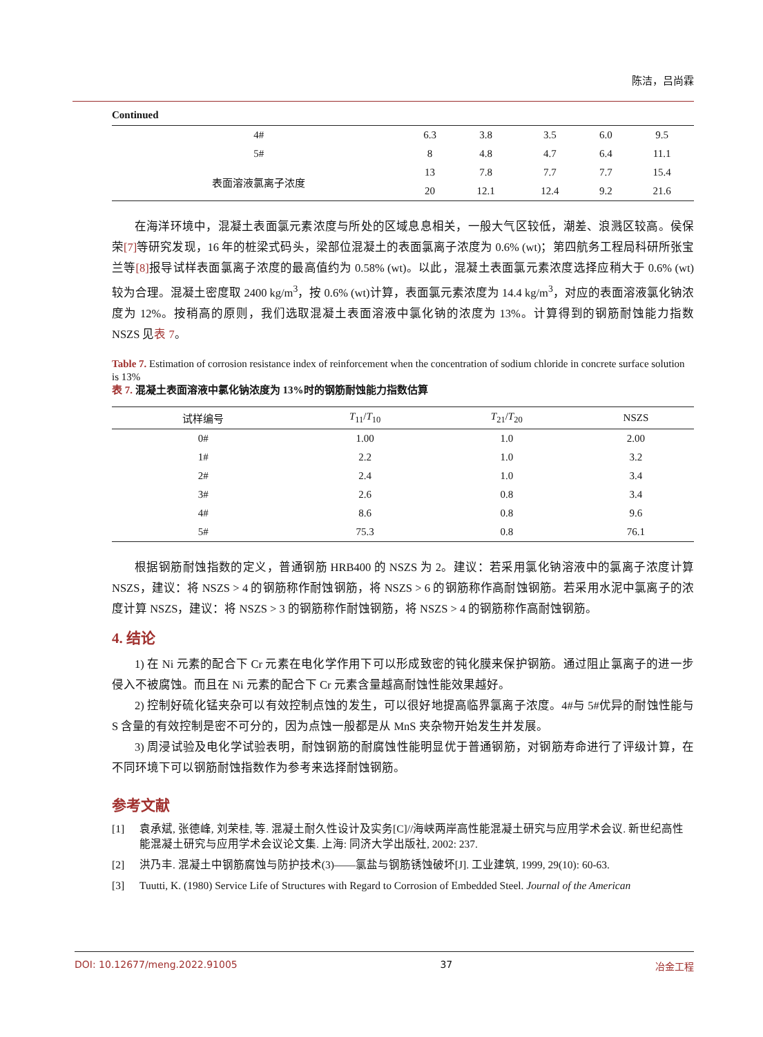陈洁，吕尚霖
Continued
| 4# | 6.3 | 3.8 | 3.5 | 6.0 | 9.5 |
| 5# | 8 | 4.8 | 4.7 | 6.4 | 11.1 |
| 表面溶液氯离子浓度 | 13 | 7.8 | 7.7 | 7.7 | 15.4 |
| | 20 | 12.1 | 12.4 | 9.2 | 21.6 |
在海洋环境中，混凝土表面氯元素浓度与所处的区域息息相关，一般大气区较低，潮差、浪溅区较高。侯保荣[7] 等研究发现，16 年的桩梁式码头，梁部位混凝土的表面氯离子浓度为 0.6% (wt)；第四航务工程局科研所张宝兰等[8] 报导试样表面氯离子浓度的最高值约为 0.58% (wt)。以此，混凝土表面氯元素浓度选择应稍大于 0.6% (wt)较为合理。混凝土密度取 2400 kg/m<sup>3</sup>，按 0.6% (wt)计算，表面氯元素浓度为 14.4 kg/m<sup>3</sup>，对应的表面溶液氯化钠浓度为 12%。按稍高的原则，我们选取混凝土表面溶液中氯化钠的浓度为 13%。计算得到的钢筋耐蚀能力指数 NSZS 见表 7。
Table 7. Estimation of corrosion resistance index of reinforcement when the concentration of sodium chloride in concrete surface solution is 13%
表 7. 混凝土表面溶液中氯化钠浓度为 13%时的钢筋耐蚀能力指数估算
| 试样编号 | T<sub>11</sub>/ T<sub>10</sub> | T<sub>21</sub>/ T<sub>20</sub> | NSZS |
| --- | --- | --- | --- |
| 0# | 1.00 | 1.0 | 2.00 |
| 1# | 2.2 | 1.0 | 3.2 |
| 2# | 2.4 | 1.0 | 3.4 |
| 3# | 2.6 | 0.8 | 3.4 |
| 4# | 8.6 | 0.8 | 9.6 |
| 5# | 75.3 | 0.8 | 76.1 |
根据钢筋耐蚀指数的定义，普通钢筋 HRB400 的 NSZS 为 2。建议：若采用氯化钠溶液中的氯离子浓度计算 NSZS，建议：将 NSZS > 4 的钢筋称作耐蚀钢筋，将 NSZS > 6 的钢筋称作高耐蚀钢筋。若采用水泥中氯离子的浓度计算 NSZS，建议：将 NSZS > 3 的钢筋称作耐蚀钢筋，将 NSZS > 4 的钢筋称作高耐蚀钢筋。
4. 结论
1) 在 Ni 元素的配合下 Cr 元素在电化学作用下可以形成致密的钝化膜来保护钢筋。通过阻止氯离子的进一步侵入不被腐蚀。而且在 Ni 元素的配合下 Cr 元素含量越高耐蚀性能效果越好。
2) 控制好硫化锰夹杂可以有效控制点蚀的发生，可以很好地提高临界氯离子浓度。4#与 5#优异的耐蚀性能与 S 含量的有效控制是密不可分的，因为点蚀一般都是从 MnS 夹杂物开始发生并发展。
3) 周浸试验及电化学试验表明，耐蚀钢筋的耐腐蚀性能明显优于普通钢筋，对钢筋寿命进行了评级计算，在不同环境下可以钢筋耐蚀指数作为参考来选择耐蚀钢筋。
参考文献
[1] 袁承斌, 张德峰, 刘荣桂, 等. 混凝土耐久性设计及实务[C]//海峡两岸高性能混凝土研究与应用学术会议. 新世纪高性能混凝土研究与应用学术会议论文集. 上海: 同济大学出版社, 2002: 237.
[2] 洪乃丰. 混凝土中钢筋腐蚀与防护技术(3)——氯盐与钢筋锈蚀破坏[J]. 工业建筑, 1999, 29(10): 60-63.
[3] Tuutti, K. (1980) Service Life of Structures with Regard to Corrosion of Embedded Steel. Journal of the American
DOI: 10.12677/meng.2022.91005 37 冶金工程